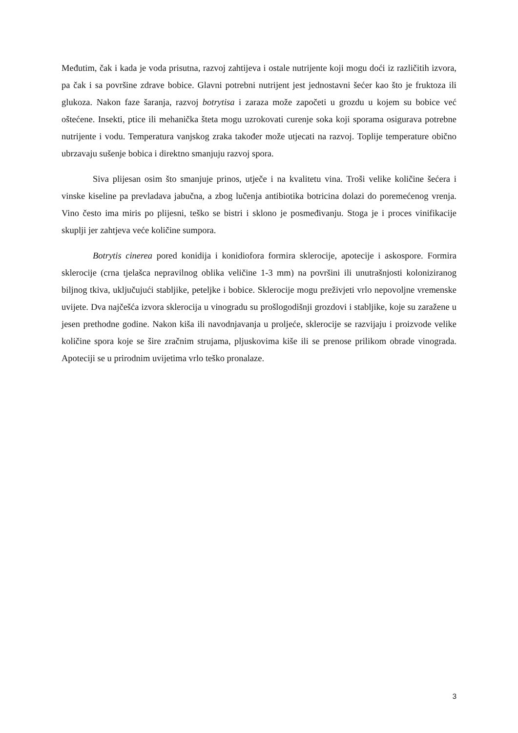Međutim, čak i kada je voda prisutna, razvoj zahtijeva i ostale nutrijente koji mogu doći iz različitih izvora, pa čak i sa površine zdrave bobice. Glavni potrebni nutrijent jest jednostavni šećer kao što je fruktoza ili glukoza. Nakon faze šaranja, razvoj botrytisa i zaraza može započeti u grozdu u kojem su bobice već oštećene. Insekti, ptice ili mehanička šteta mogu uzrokovati curenje soka koji sporama osigurava potrebne nutrijente i vodu. Temperatura vanjskog zraka također može utjecati na razvoj. Toplije temperature obično ubrzavaju sušenje bobica i direktno smanjuju razvoj spora.
Siva plijesan osim što smanjuje prinos, utječe i na kvalitetu vina. Troši velike količine šećera i vinske kiseline pa prevladava jabučna, a zbog lučenja antibiotika botricina dolazi do poremećenog vrenja. Vino često ima miris po plijesni, teško se bistri i sklono je posmeđivanju. Stoga je i proces vinifikacije skuplji jer zahtjeva veće količine sumpora.
Botrytis cinerea pored konidija i konidiofora formira sklerocije, apotecije i askospore. Formira sklerocije (crna tjelašca nepravilnog oblika veličine 1-3 mm) na površini ili unutrašnjosti koloniziranog biljnog tkiva, uključujući stabljike, peteljke i bobice. Sklerocije mogu preživjeti vrlo nepovoljne vremenske uvijete. Dva najčešća izvora sklerocija u vinogradu su prošlogodišnji grozdovi i stabljike, koje su zaražene u jesen prethodne godine. Nakon kiša ili navodnjavanja u proljeće, sklerocije se razvijaju i proizvode velike količine spora koje se šire zračnim strujama, pljuskovima kiše ili se prenose prilikom obrade vinograda. Apoteciji se u prirodnim uvijetima vrlo teško pronalaze.
3